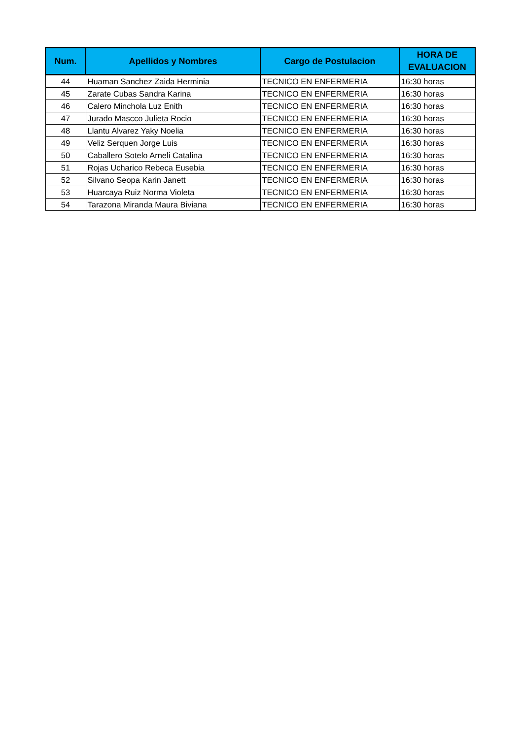| Num. | Apellidos y Nombres | Cargo de Postulacion | HORA DE EVALUACION |
| --- | --- | --- | --- |
| 44 | Huaman Sanchez Zaida Herminia | TECNICO EN ENFERMERIA | 16:30 horas |
| 45 | Zarate Cubas Sandra Karina | TECNICO EN ENFERMERIA | 16:30 horas |
| 46 | Calero Minchola Luz Enith | TECNICO EN ENFERMERIA | 16:30 horas |
| 47 | Jurado Mascco Julieta Rocio | TECNICO EN ENFERMERIA | 16:30 horas |
| 48 | Llantu Alvarez Yaky Noelia | TECNICO EN ENFERMERIA | 16:30 horas |
| 49 | Veliz Serquen Jorge Luis | TECNICO EN ENFERMERIA | 16:30 horas |
| 50 | Caballero Sotelo Arneli Catalina | TECNICO EN ENFERMERIA | 16:30 horas |
| 51 | Rojas Ucharico Rebeca Eusebia | TECNICO EN ENFERMERIA | 16:30 horas |
| 52 | Silvano Seopa Karin Janett | TECNICO EN ENFERMERIA | 16:30 horas |
| 53 | Huarcaya Ruiz Norma Violeta | TECNICO EN ENFERMERIA | 16:30 horas |
| 54 | Tarazona Miranda Maura Biviana | TECNICO EN ENFERMERIA | 16:30 horas |